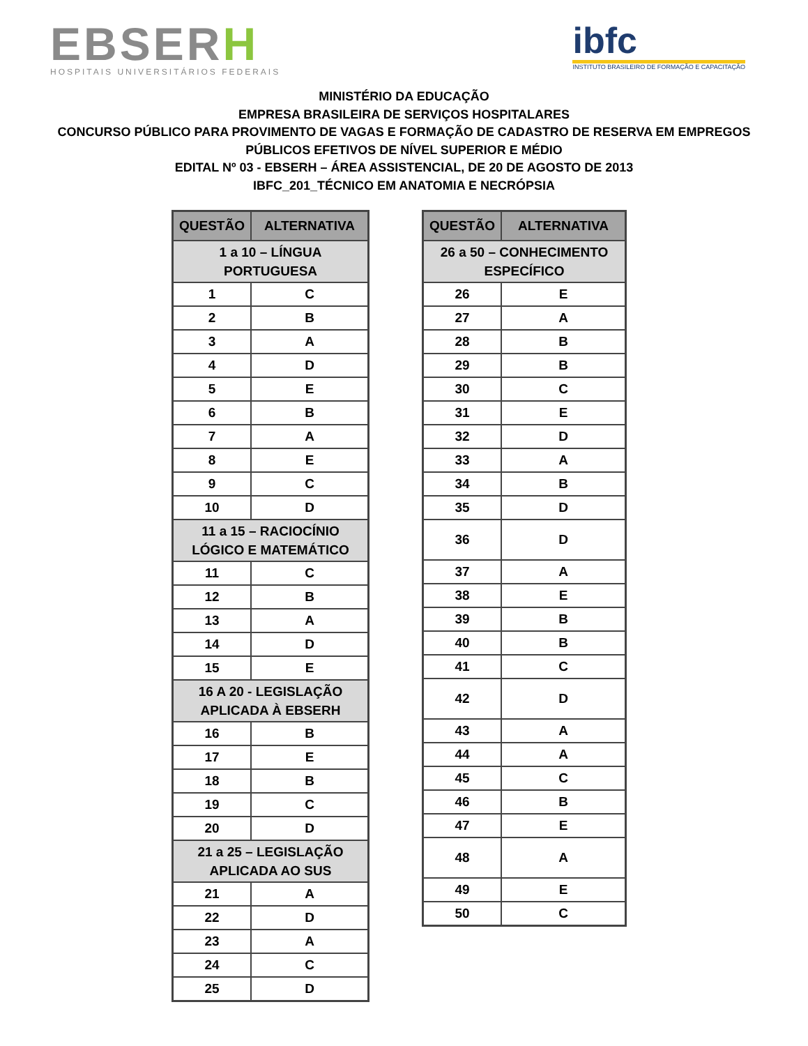EBSERH
HOSPITAIS UNIVERSITÁRIOS FEDERAIS
ibfc
INSTITUTO BRASILEIRO DE FORMAÇÃO E CAPACITAÇÃO
MINISTÉRIO DA EDUCAÇÃO
EMPRESA BRASILEIRA DE SERVIÇOS HOSPITALARES
CONCURSO PÚBLICO PARA PROVIMENTO DE VAGAS E FORMAÇÃO DE CADASTRO DE RESERVA EM EMPREGOS
PÚBLICOS EFETIVOS DE NÍVEL SUPERIOR E MÉDIO
EDITAL Nº 03 - EBSERH – ÁREA ASSISTENCIAL, DE 20 DE AGOSTO DE 2013
IBFC_201_TÉCNICO EM ANATOMIA E NECRÓPSIA
| QUESTÃO | ALTERNATIVA |
| --- | --- |
| 1 a 10 – LÍNGUA PORTUGUESA | |
| 1 | C |
| 2 | B |
| 3 | A |
| 4 | D |
| 5 | E |
| 6 | B |
| 7 | A |
| 8 | E |
| 9 | C |
| 10 | D |
| 11 a 15 – RACIOCÍNIO LÓGICO E MATEMÁTICO | |
| 11 | C |
| 12 | B |
| 13 | A |
| 14 | D |
| 15 | E |
| 16 A 20 - LEGISLAÇÃO APLICADA À EBSERH | |
| 16 | B |
| 17 | E |
| 18 | B |
| 19 | C |
| 20 | D |
| 21 a 25 – LEGISLAÇÃO APLICADA AO SUS | |
| 21 | A |
| 22 | D |
| 23 | A |
| 24 | C |
| 25 | D |
| QUESTÃO | ALTERNATIVA |
| --- | --- |
| 26 a 50 – CONHECIMENTO ESPECÍFICO | |
| 26 | E |
| 27 | A |
| 28 | B |
| 29 | B |
| 30 | C |
| 31 | E |
| 32 | D |
| 33 | A |
| 34 | B |
| 35 | D |
| 36 | D |
| 37 | A |
| 38 | E |
| 39 | B |
| 40 | B |
| 41 | C |
| 42 | D |
| 43 | A |
| 44 | A |
| 45 | C |
| 46 | B |
| 47 | E |
| 48 | A |
| 49 | E |
| 50 | C |